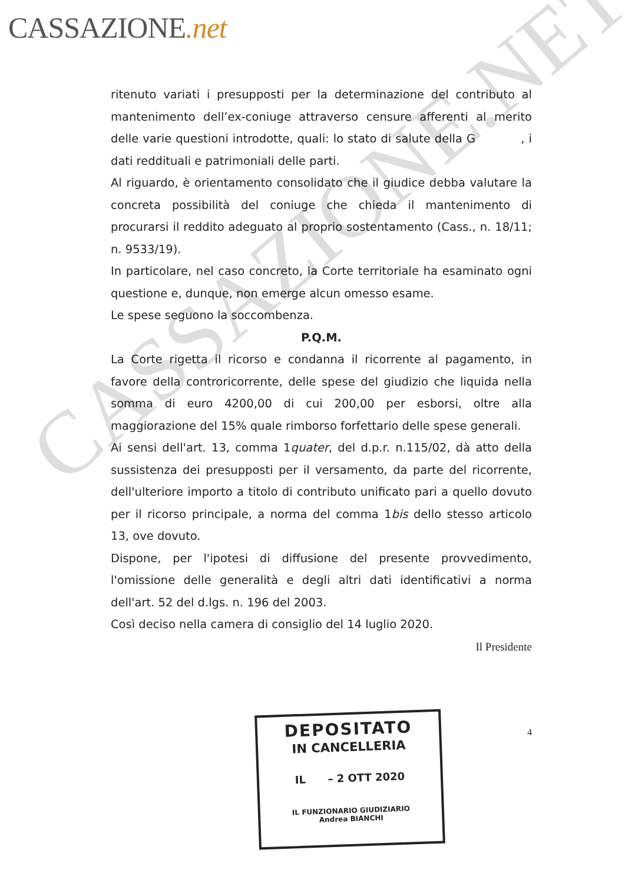CASSAZIONE.net
ritenuto variati i presupposti per la determinazione del contributo al mantenimento dell’ex-coniuge attraverso censure afferenti al merito delle varie questioni introdotte, quali: lo stato di salute della G , i dati reddituali e patrimoniali delle parti.
Al riguardo, è orientamento consolidato che il giudice debba valutare la concreta possibilità del coniuge che chieda il mantenimento di procurarsi il reddito adeguato al proprio sostentamento (Cass., n. 18/11; n. 9533/19).
In particolare, nel caso concreto, la Corte territoriale ha esaminato ogni questione e, dunque, non emerge alcun omesso esame.
Le spese seguono la soccombenza.
P.Q.M.
La Corte rigetta il ricorso e condanna il ricorrente al pagamento, in favore della controricorrente, delle spese del giudizio che liquida nella somma di euro 4200,00 di cui 200,00 per esborsi, oltre alla maggiorazione del 15% quale rimborso forfettario delle spese generali.
Ai sensi dell'art. 13, comma 1quater, del d.p.r. n.115/02, dà atto della sussistenza dei presupposti per il versamento, da parte del ricorrente, dell'ulteriore importo a titolo di contributo unificato pari a quello dovuto per il ricorso principale, a norma del comma 1bis dello stesso articolo 13, ove dovuto.
Dispone, per l'ipotesi di diffusione del presente provvedimento, l'omissione delle generalità e degli altri dati identificativi a norma dell'art. 52 del d.lgs. n. 196 del 2003.
Così deciso nella camera di consiglio del 14 luglio 2020.
Il Presidente
4
DEPOSITATO
IN CANCELLERIA
IL – 2 OTT 2020
IL FUNZIONARIO GIUDIZIARIO
Andrea BIANCHI
CASSAZIONE.NET